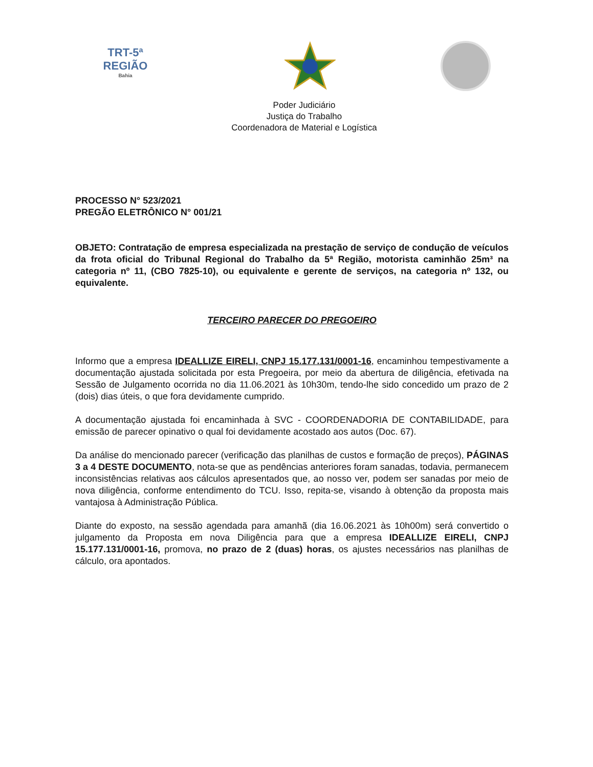TRT-5ª REGIÃO
Bahia
Poder Judiciário
Justiça do Trabalho
Coordenadora de Material e Logística
PROCESSO N° 523/2021
PREGÃO ELETRÔNICO N° 001/21
OBJETO: Contratação de empresa especializada na prestação de serviço de condução de veículos da frota oficial do Tribunal Regional do Trabalho da 5ª Região, motorista caminhão 25m³ na categoria nº 11, (CBO 7825-10), ou equivalente e gerente de serviços, na categoria nº 132, ou equivalente.
TERCEIRO PARECER DO PREGOEIRO
Informo que a empresa IDEALLIZE EIRELI, CNPJ 15.177.131/0001-16, encaminhou tempestivamente a documentação ajustada solicitada por esta Pregoeira, por meio da abertura de diligência, efetivada na Sessão de Julgamento ocorrida no dia 11.06.2021 às 10h30m, tendo-lhe sido concedido um prazo de 2 (dois) dias úteis, o que fora devidamente cumprido.
A documentação ajustada foi encaminhada à SVC - COORDENADORIA DE CONTABILIDADE, para emissão de parecer opinativo o qual foi devidamente acostado aos autos (Doc. 67).
Da análise do mencionado parecer (verificação das planilhas de custos e formação de preços), PÁGINAS 3 a 4 DESTE DOCUMENTO, nota-se que as pendências anteriores foram sanadas, todavia, permanecem inconsistências relativas aos cálculos apresentados que, ao nosso ver, podem ser sanadas por meio de nova diligência, conforme entendimento do TCU. Isso, repita-se, visando à obtenção da proposta mais vantajosa à Administração Pública.
Diante do exposto, na sessão agendada para amanhã (dia 16.06.2021 às 10h00m) será convertido o julgamento da Proposta em nova Diligência para que a empresa IDEALLIZE EIRELI, CNPJ 15.177.131/0001-16, promova, no prazo de 2 (duas) horas, os ajustes necessários nas planilhas de cálculo, ora apontados.